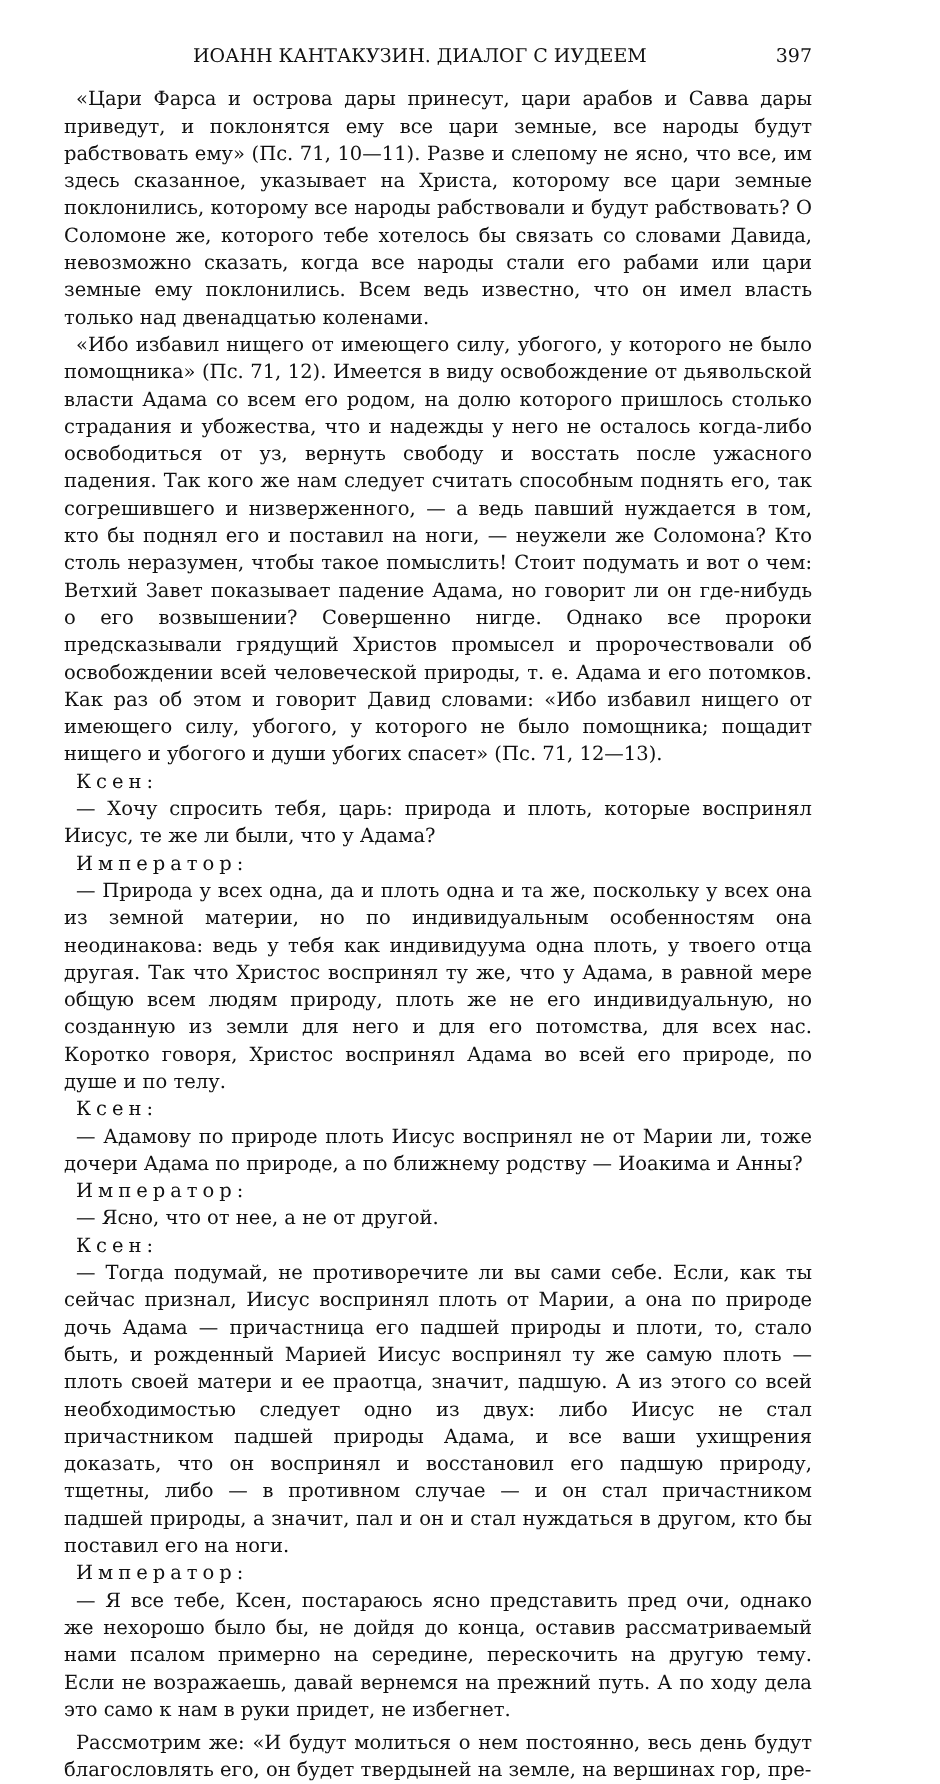ИОАНН КАНТАКУЗИН. ДИАЛОГ С ИУДЕЕМ 397
«Цари Фарса и острова дары принесут, цари арабов и Савва дары приведут, и поклонятся ему все цари земные, все народы будут рабствовать ему» (Пс. 71, 10—11). Разве и слепому не ясно, что все, им здесь сказанное, указывает на Христа, которому все цари земные поклонились, которому все народы рабствовали и будут рабствовать? О Соломоне же, которого тебе хотелось бы связать со словами Давида, невозможно сказать, когда все народы стали его рабами или цари земные ему поклонились. Всем ведь известно, что он имел власть только над двенадцатью коленами.
«Ибо избавил нищего от имеющего силу, убогого, у которого не было помощника» (Пс. 71, 12). Имеется в виду освобождение от дьявольской власти Адама со всем его родом, на долю которого пришлось столько страдания и убожества, что и надежды у него не осталось когда-либо освободиться от уз, вернуть свободу и восстать после ужасного падения. Так кого же нам следует считать способным поднять его, так согрешившего и низверженного, — а ведь павший нуждается в том, кто бы поднял его и поставил на ноги, — неужели же Соломона? Кто столь неразумен, чтобы такое помыслить! Стоит подумать и вот о чем: Ветхий Завет показывает падение Адама, но говорит ли он где-нибудь о его возвышении? Совершенно нигде. Однако все пророки предсказывали грядущий Христов промысел и пророчествовали об освобождении всей человеческой природы, т. е. Адама и его потомков. Как раз об этом и говорит Давид словами: «Ибо избавил нищего от имеющего силу, убогого, у которого не было помощника; пощадит нищего и убогого и души убогих спасет» (Пс. 71, 12—13).
Ксен:
— Хочу спросить тебя, царь: природа и плоть, которые воспринял Иисус, те же ли были, что у Адама?
Император:
— Природа у всех одна, да и плоть одна и та же, поскольку у всех она из земной материи, но по индивидуальным особенностям она неодинакова: ведь у тебя как индивидуума одна плоть, у твоего отца другая. Так что Христос воспринял ту же, что у Адама, в равной мере общую всем людям природу, плоть же не его индивидуальную, но созданную из земли для него и для его потомства, для всех нас. Коротко говоря, Христос воспринял Адама во всей его природе, по душе и по телу.
Ксен:
— Адамову по природе плоть Иисус воспринял не от Марии ли, тоже дочери Адама по природе, а по ближнему родству — Иоакима и Анны?
Император:
— Ясно, что от нее, а не от другой.
Ксен:
— Тогда подумай, не противоречите ли вы сами себе. Если, как ты сейчас признал, Иисус воспринял плоть от Марии, а она по природе дочь Адама — причастница его падшей природы и плоти, то, стало быть, и рожденный Марией Иисус воспринял ту же самую плоть — плоть своей матери и ее праотца, значит, падшую. А из этого со всей необходимостью следует одно из двух: либо Иисус не стал причастником падшей природы Адама, и все ваши ухищрения доказать, что он воспринял и восстановил его падшую природу, тщетны, либо — в противном случае — и он стал причастником падшей природы, а значит, пал и он и стал нуждаться в другом, кто бы поставил его на ноги.
Император:
— Я все тебе, Ксен, постараюсь ясно представить пред очи, однако же нехорошо было бы, не дойдя до конца, оставив рассматриваемый нами псалом примерно на середине, перескочить на другую тему. Если не возражаешь, давай вернемся на прежний путь. А по ходу дела это само к нам в руки придет, не избегнет.
Рассмотрим же: «И будут молиться о нем постоянно, весь день будут благословлять его, он будет твердыней на земле, на вершинах гор, пре-